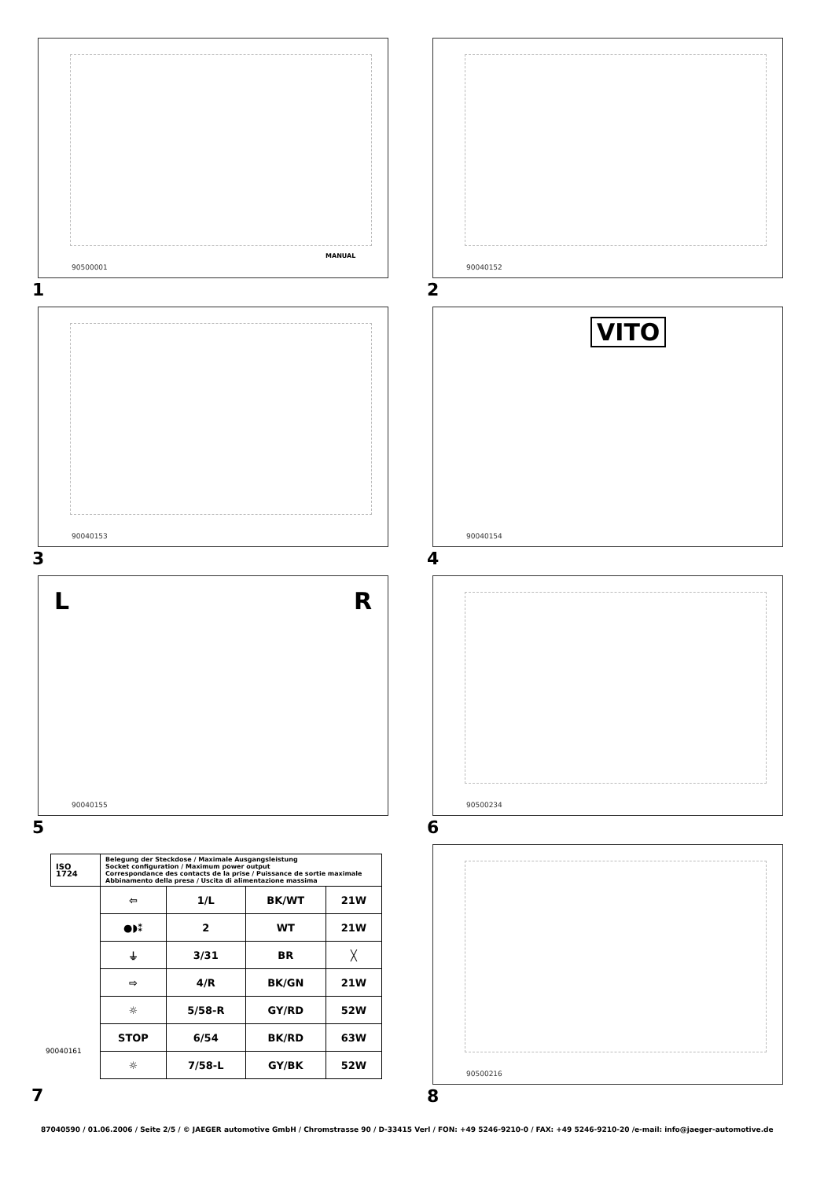90500001
1
MANUAL
90040152
2
90040153
3
VITO
90040154
4
L R
90040155
5
90500234
6
| ISO 1724 | Belegung der Steckdose / Maximale Ausgangsleistung Socket configuration / Maximum power output Correspondance des contacts de la prise / Puissance de sortie maximale Abbinamento della presa / Uscita di alimentazione massima | | | |
| --- | --- | --- | --- | --- |
| | ⇦ | 1/L | BK/WT | 21W |
| | ●◗⁑ | 2 | WT | 21W |
| | ⏚ | 3/31 | BR | ╳ |
| | ⇨ | 4/R | BK/GN | 21W |
| | ☼ | 5/58-R | GY/RD | 52W |
| | STOP | 6/54 | BK/RD | 63W |
| | ☼ | 7/58-L | GY/BK | 52W |
90040161
7
90500216
8
87040590 / 01.06.2006 / Seite 2/5 / © JAEGER automotive GmbH / Chromstrasse 90 / D-33415 Verl / FON: +49 5246-9210-0 / FAX: +49 5246-9210-20 /e-mail: info@jaeger-automotive.de